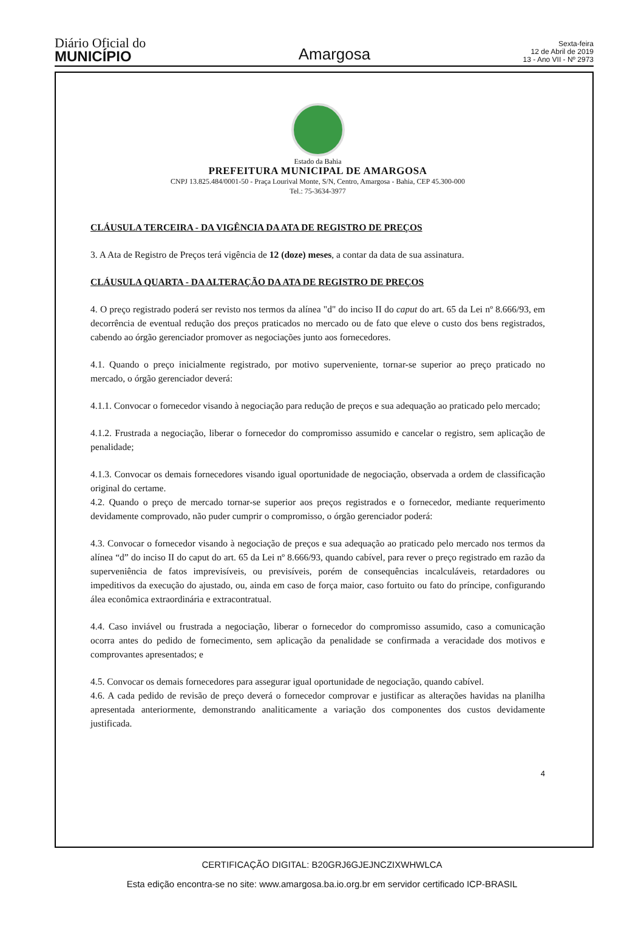Diário Oficial do
MUNICÍPIO
Amargosa
Sexta-feira
12 de Abril de 2019
13 - Ano VII - Nº 2973
Estado da Bahia
PREFEITURA MUNICIPAL DE AMARGOSA
CNPJ 13.825.484/0001-50 - Praça Lourival Monte, S/N, Centro, Amargosa - Bahia, CEP 45.300-000
Tel.: 75-3634-3977
CLÁUSULA TERCEIRA - DA VIGÊNCIA DA ATA DE REGISTRO DE PREÇOS
3. A Ata de Registro de Preços terá vigência de 12 (doze) meses, a contar da data de sua assinatura.
CLÁUSULA QUARTA - DA ALTERAÇÃO DA ATA DE REGISTRO DE PREÇOS
4. O preço registrado poderá ser revisto nos termos da alínea "d" do inciso II do caput do art. 65 da Lei nº 8.666/93, em decorrência de eventual redução dos preços praticados no mercado ou de fato que eleve o custo dos bens registrados, cabendo ao órgão gerenciador promover as negociações junto aos fornecedores.
4.1. Quando o preço inicialmente registrado, por motivo superveniente, tornar-se superior ao preço praticado no mercado, o órgão gerenciador deverá:
4.1.1. Convocar o fornecedor visando à negociação para redução de preços e sua adequação ao praticado pelo mercado;
4.1.2. Frustrada a negociação, liberar o fornecedor do compromisso assumido e cancelar o registro, sem aplicação de penalidade;
4.1.3. Convocar os demais fornecedores visando igual oportunidade de negociação, observada a ordem de classificação original do certame.
4.2. Quando o preço de mercado tornar-se superior aos preços registrados e o fornecedor, mediante requerimento devidamente comprovado, não puder cumprir o compromisso, o órgão gerenciador poderá:
4.3. Convocar o fornecedor visando à negociação de preços e sua adequação ao praticado pelo mercado nos termos da alínea “d” do inciso II do caput do art. 65 da Lei nº 8.666/93, quando cabível, para rever o preço registrado em razão da superveniência de fatos imprevisíveis, ou previsíveis, porém de consequências incalculáveis, retardadores ou impeditivos da execução do ajustado, ou, ainda em caso de força maior, caso fortuito ou fato do príncipe, configurando álea econômica extraordinária e extracontratual.
4.4. Caso inviável ou frustrada a negociação, liberar o fornecedor do compromisso assumido, caso a comunicação ocorra antes do pedido de fornecimento, sem aplicação da penalidade se confirmada a veracidade dos motivos e comprovantes apresentados; e
4.5. Convocar os demais fornecedores para assegurar igual oportunidade de negociação, quando cabível.
4.6. A cada pedido de revisão de preço deverá o fornecedor comprovar e justificar as alterações havidas na planilha apresentada anteriormente, demonstrando analiticamente a variação dos componentes dos custos devidamente justificada.
4
CERTIFICAÇÃO DIGITAL: B20GRJ6GJEJNCZIXWHWLCA
Esta edição encontra-se no site: www.amargosa.ba.io.org.br em servidor certificado ICP-BRASIL